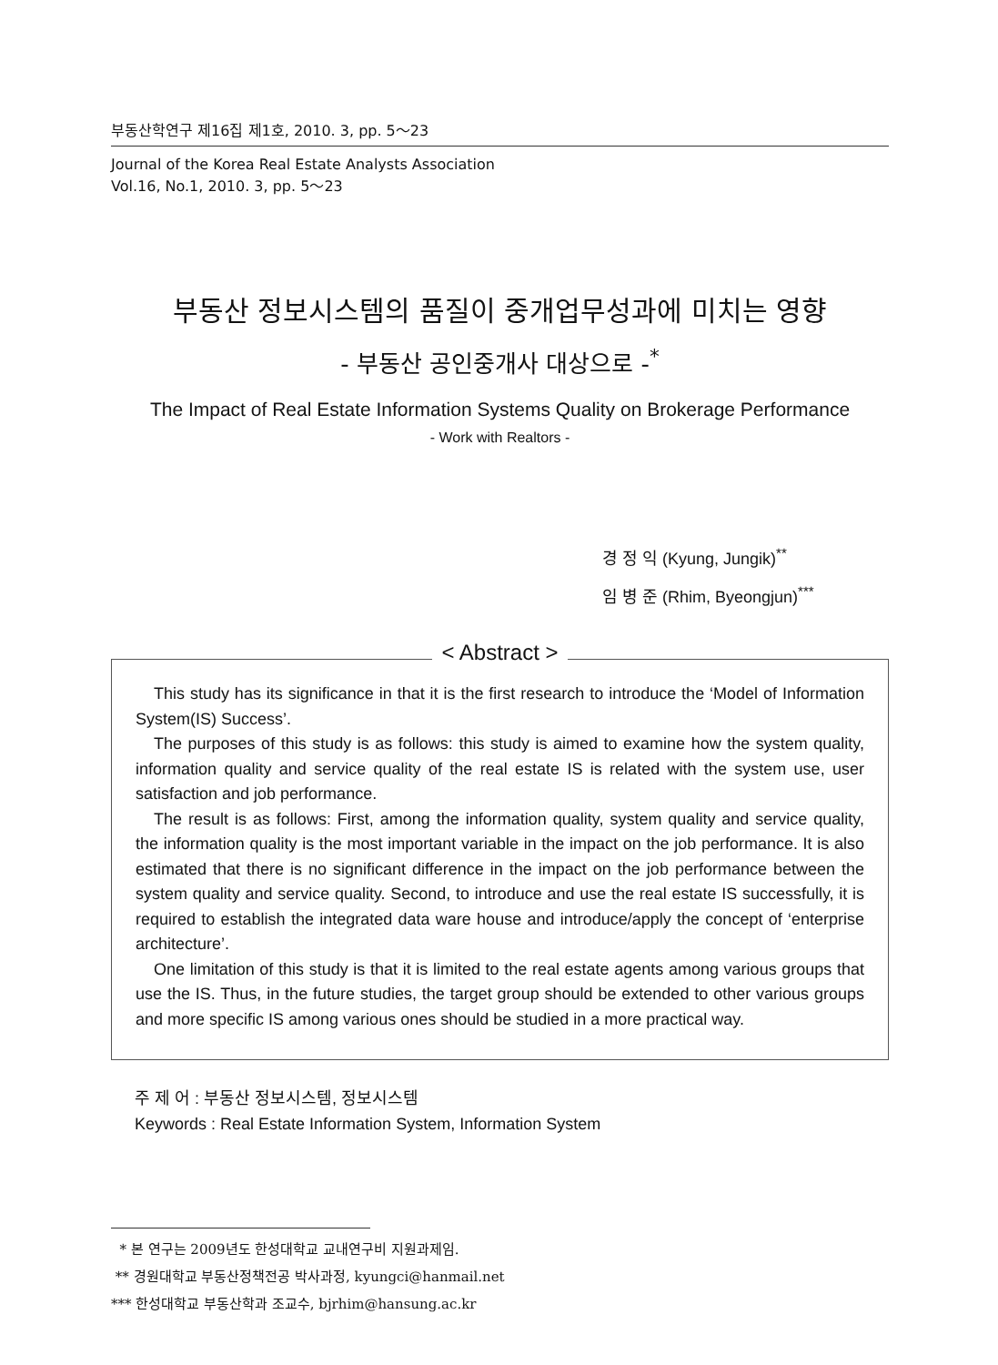부동산학연구 제16집 제1호, 2010. 3, pp. 5～23
Journal of the Korea Real Estate Analysts Association
Vol.16, No.1, 2010. 3, pp. 5～23
부동산 정보시스템의 품질이 중개업무성과에 미치는 영향
- 부동산 공인중개사 대상으로 -<sup>*</sup>
The Impact of Real Estate Information Systems Quality on Brokerage Performance
- Work with Realtors -
경 정 익 (Kyung, Jungik)<sup>**</sup>
임 병 준 (Rhim, Byeongjun)<sup>***</sup>
< Abstract >
This study has its significance in that it is the first research to introduce the ‘Model of Information System(IS) Success’.
The purposes of this study is as follows: this study is aimed to examine how the system quality, information quality and service quality of the real estate IS is related with the system use, user satisfaction and job performance.
The result is as follows: First, among the information quality, system quality and service quality, the information quality is the most important variable in the impact on the job performance. It is also estimated that there is no significant difference in the impact on the job performance between the system quality and service quality. Second, to introduce and use the real estate IS successfully, it is required to establish the integrated data ware house and introduce/apply the concept of ‘enterprise architecture’.
One limitation of this study is that it is limited to the real estate agents among various groups that use the IS. Thus, in the future studies, the target group should be extended to other various groups and more specific IS among various ones should be studied in a more practical way.
주 제 어 : 부동산 정보시스템, 정보시스템
Keywords : Real Estate Information System, Information System
* 본 연구는 2009년도 한성대학교 교내연구비 지원과제임.
** 경원대학교 부동산정책전공 박사과정, kyungci@hanmail.net
*** 한성대학교 부동산학과 조교수, bjrhim@hansung.ac.kr